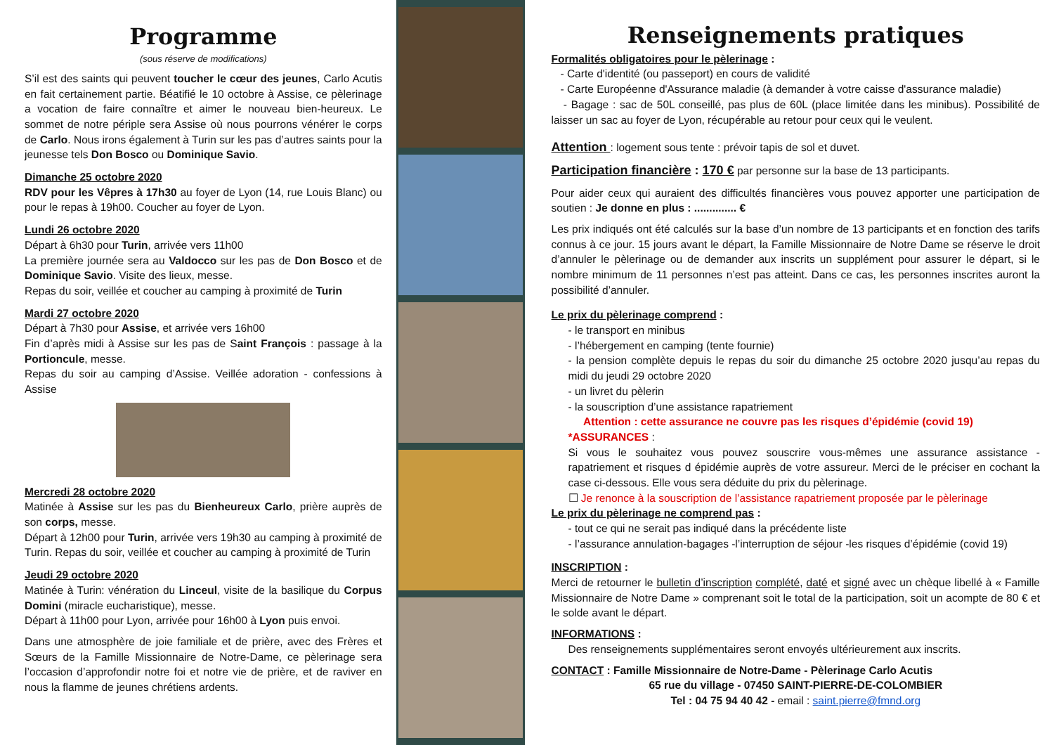Programme
(sous réserve de modifications)
S’il est des saints qui peuvent toucher le cœur des jeunes, Carlo Acutis en fait certainement partie. Béatifié le 10 octobre à Assise, ce pèlerinage a vocation de faire connaître et aimer le nouveau bien-heureux. Le sommet de notre périple sera Assise où nous pourrons vénérer le corps de Carlo. Nous irons également à Turin sur les pas d’autres saints pour la jeunesse tels Don Bosco ou Dominique Savio.
Dimanche 25 octobre 2020
RDV pour les Vêpres à 17h30 au foyer de Lyon (14, rue Louis Blanc) ou pour le repas à 19h00. Coucher au foyer de Lyon.
Lundi 26 octobre 2020
Départ à 6h30 pour Turin, arrivée vers 11h00
La première journée sera au Valdocco sur les pas de Don Bosco et de Dominique Savio. Visite des lieux, messe.
Repas du soir, veillée et coucher au camping à proximité de Turin
Mardi 27 octobre 2020
Départ à 7h30 pour Assise, et arrivée vers 16h00
Fin d’après midi à Assise sur les pas de Saint François : passage à la Portioncule, messe.
Repas du soir au camping d’Assise. Veillée adoration - confessions à Assise
Mercredi 28 octobre 2020
Matinée à Assise sur les pas du Bienheureux Carlo, prière auprès de son corps, messe.
Départ à 12h00 pour Turin, arrivée vers 19h30 au camping à proximité de Turin. Repas du soir, veillée et coucher au camping à proximité de Turin
Jeudi 29 octobre 2020
Matinée à Turin: vénération du Linceul, visite de la basilique du Corpus Domini (miracle eucharistique), messe.
Départ à 11h00 pour Lyon, arrivée pour 16h00 à Lyon puis envoi.
Dans une atmosphère de joie familiale et de prière, avec des Frères et Sœurs de la Famille Missionnaire de Notre-Dame, ce pèlerinage sera l’occasion d’approfondir notre foi et notre vie de prière, et de raviver en nous la flamme de jeunes chrétiens ardents.
Renseignements pratiques
Formalités obligatoires pour le pèlerinage :
- Carte d'identité (ou passeport) en cours de validité
- Carte Européenne d'Assurance maladie (à demander à votre caisse d'assurance maladie)
- Bagage : sac de 50L conseillé, pas plus de 60L (place limitée dans les minibus). Possibilité de laisser un sac au foyer de Lyon, récupérable au retour pour ceux qui le veulent.
Attention : logement sous tente : prévoir tapis de sol et duvet.
Participation financière : 170 € par personne sur la base de 13 participants.
Pour aider ceux qui auraient des difficultés financières vous pouvez apporter une participation de soutien : Je donne en plus : .............. €
Les prix indiqués ont été calculés sur la base d’un nombre de 13 participants et en fonction des tarifs connus à ce jour. 15 jours avant le départ, la Famille Missionnaire de Notre Dame se réserve le droit d’annuler le pèlerinage ou de demander aux inscrits un supplément pour assurer le départ, si le nombre minimum de 11 personnes n’est pas atteint. Dans ce cas, les personnes inscrites auront la possibilité d’annuler.
Le prix du pèlerinage comprend :
- le transport en minibus
- l’hébergement en camping (tente fournie)
- la pension complète depuis le repas du soir du dimanche 25 octobre 2020 jusqu’au repas du midi du jeudi 29 octobre 2020
- un livret du pèlerin
- la souscription d’une assistance rapatriement
Attention : cette assurance ne couvre pas les risques d’épidémie (covid 19)
*ASSURANCES :
Si vous le souhaitez vous pouvez souscrire vous-mêmes une assurance assistance - rapatriement et risques d épidémie auprès de votre assureur. Merci de le préciser en cochant la case ci-dessous. Elle vous sera déduite du prix du pèlerinage.
☐ Je renonce à la souscription de l’assistance rapatriement proposée par le pèlerinage
Le prix du pèlerinage ne comprend pas :
- tout ce qui ne serait pas indiqué dans la précédente liste
- l’assurance annulation-bagages -l’interruption de séjour -les risques d’épidémie (covid 19)
INSCRIPTION :
Merci de retourner le bulletin d’inscription complété, daté et signé avec un chèque libellé à « Famille Missionnaire de Notre Dame » comprenant soit le total de la participation, soit un acompte de 80 € et le solde avant le départ.
INFORMATIONS :
Des renseignements supplémentaires seront envoyés ultérieurement aux inscrits.
CONTACT : Famille Missionnaire de Notre-Dame - Pèlerinage Carlo Acutis
65 rue du village - 07450 SAINT-PIERRE-DE-COLOMBIER
Tel : 04 75 94 40 42 - email : saint.pierre@fmnd.org